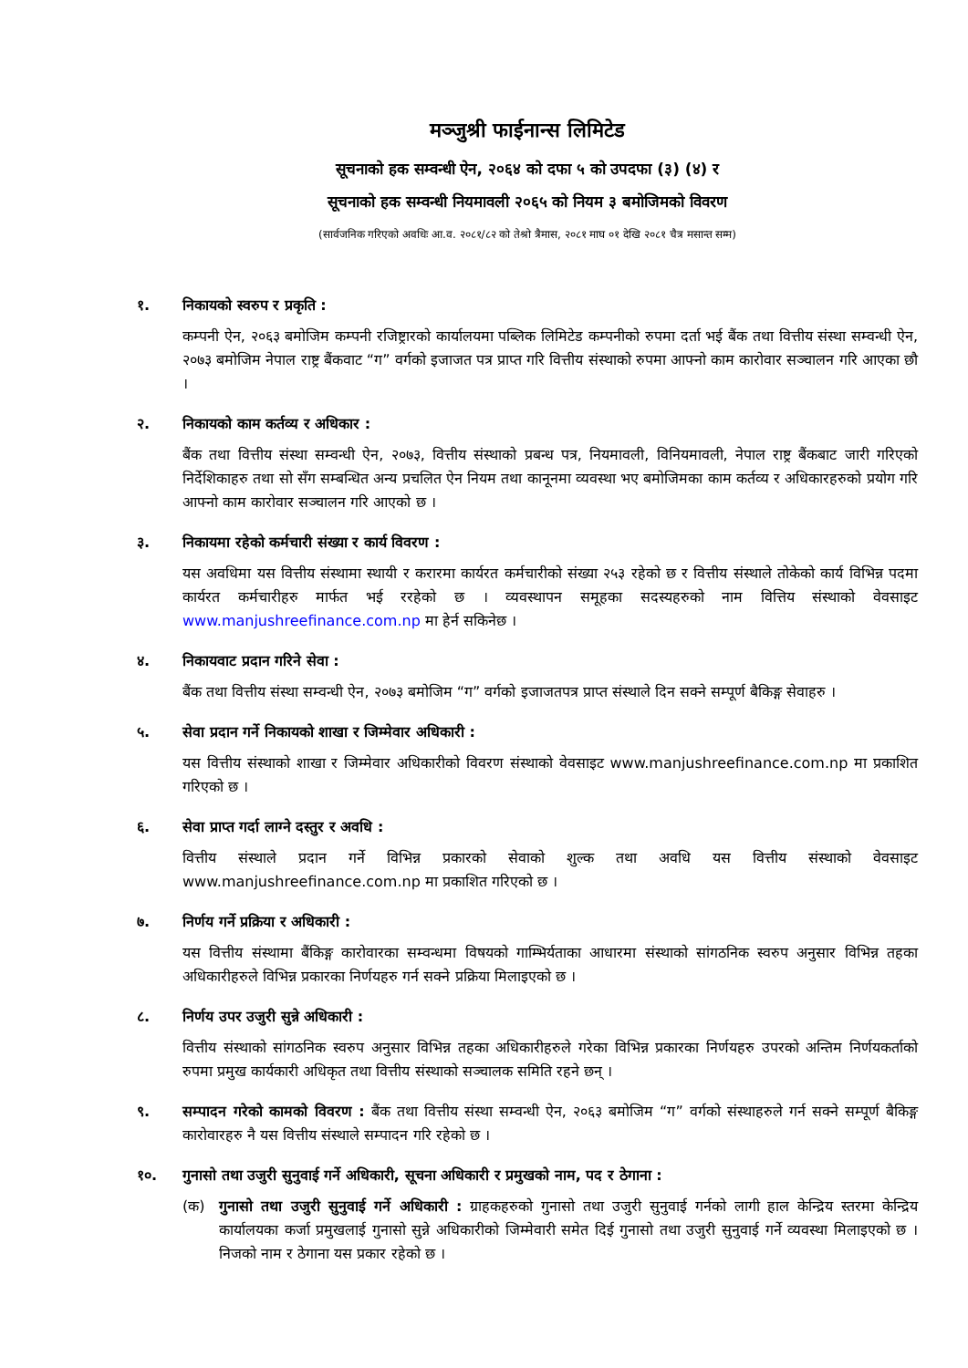मञ्जुश्री फाईनान्स लिमिटेड
सूचनाको हक सम्वन्धी ऐन, २०६४ को दफा ५ को उपदफा (३) (४) र
सूचनाको हक सम्वन्धी नियमावली २०६५ को नियम ३ बमोजिमको विवरण
(सार्वजनिक गरिएको अवधिः आ.व. २०८१/८२ को तेश्रो त्रैमास, २०८१ माघ ०१ देखि २०८१ चैत्र मसान्त सम्म)
१. निकायको स्वरुप र प्रकृति :
कम्पनी ऐन, २०६३ बमोजिम कम्पनी रजिष्ट्रारको कार्यालयमा पब्लिक लिमिटेड कम्पनीको रुपमा दर्ता भई बैंक तथा वित्तीय संस्था सम्वन्धी ऐन, २०७३ बमोजिम नेपाल राष्ट्र बैंकवाट “ग” वर्गको इजाजत पत्र प्राप्त गरि वित्तीय संस्थाको रुपमा आफ्नो काम कारोवार सञ्चालन गरि आएका छौ ।
२. निकायको काम कर्तव्य र अधिकार :
बैंक तथा वित्तीय संस्था सम्वन्धी ऐन, २०७३, वित्तीय संस्थाको प्रबन्ध पत्र, नियमावली, विनियमावली, नेपाल राष्ट्र बैंकबाट जारी गरिएको निर्देशिकाहरु तथा सो सँग सम्बन्धित अन्य प्रचलित ऐन नियम तथा कानूनमा व्यवस्था भए बमोजिमका काम कर्तव्य र अधिकारहरुको प्रयोग गरि आफ्नो काम कारोवार सञ्चालन गरि आएको छ ।
३. निकायमा रहेको कर्मचारी संख्या र कार्य विवरण :
यस अवधिमा यस वित्तीय संस्थामा स्थायी र करारमा कार्यरत कर्मचारीको संख्या २५३ रहेको छ र वित्तीय संस्थाले तोकेको कार्य विभिन्न पदमा कार्यरत कर्मचारीहरु मार्फत भई ररहेको छ । व्यवस्थापन समूहका सदस्यहरुको नाम वित्तिय संस्थाको वेवसाइट www.manjushreefinance.com.np मा हेर्न सकिनेछ ।
४. निकायवाट प्रदान गरिने सेवा :
बैंक तथा वित्तीय संस्था सम्वन्धी ऐन, २०७३ बमोजिम “ग” वर्गको इजाजतपत्र प्राप्त संस्थाले दिन सक्ने सम्पूर्ण बैकिङ्ग सेवाहरु ।
५. सेवा प्रदान गर्ने निकायको शाखा र जिम्मेवार अधिकारी :
यस वित्तीय संस्थाको शाखा र जिम्मेवार अधिकारीको विवरण संस्थाको वेवसाइट www.manjushreefinance.com.np मा प्रकाशित गरिएको छ ।
६. सेवा प्राप्त गर्दा लाग्ने दस्तुर र अवधि :
वित्तीय संस्थाले प्रदान गर्ने विभिन्न प्रकारको सेवाको शुल्क तथा अवधि यस वित्तीय संस्थाको वेवसाइट www.manjushreefinance.com.np मा प्रकाशित गरिएको छ ।
७. निर्णय गर्ने प्रक्रिया र अधिकारी :
यस वित्तीय संस्थामा बैंकिङ्ग कारोवारका सम्वन्धमा विषयको गाम्भिर्यताका आधारमा संस्थाको सांगठनिक स्वरुप अनुसार विभिन्न तहका अधिकारीहरुले विभिन्न प्रकारका निर्णयहरु गर्न सक्ने प्रक्रिया मिलाइएको छ ।
८. निर्णय उपर उजुरी सुन्ने अधिकारी :
वित्तीय संस्थाको सांगठनिक स्वरुप अनुसार विभिन्न तहका अधिकारीहरुले गरेका विभिन्न प्रकारका निर्णयहरु उपरको अन्तिम निर्णयकर्ताको रुपमा प्रमुख कार्यकारी अधिकृत तथा वित्तीय संस्थाको सञ्चालक समिति रहने छन् ।
९. सम्पादन गरेको कामको विवरण : बैंक तथा वित्तीय संस्था सम्वन्धी ऐन, २०६३ बमोजिम “ग” वर्गको संस्थाहरुले गर्न सक्ने सम्पूर्ण बैकिङ्ग कारोवारहरु नै यस वित्तीय संस्थाले सम्पादन गरि रहेको छ ।
१०. गुनासो तथा उजुरी सुनुवाई गर्ने अधिकारी, सूचना अधिकारी र प्रमुखको नाम, पद र ठेगाना :
(क) गुनासो तथा उजुरी सुनुवाई गर्ने अधिकारी : ग्राहकहरुको गुनासो तथा उजुरी सुनुवाई गर्नको लागी हाल केन्द्रिय स्तरमा केन्द्रिय कार्यालयका कर्जा प्रमुखलाई गुनासो सुन्ने अधिकारीको जिम्मेवारी समेत दिई गुनासो तथा उजुरी सुनुवाई गर्ने व्यवस्था मिलाइएको छ । निजको नाम र ठेगाना यस प्रकार रहेको छ ।